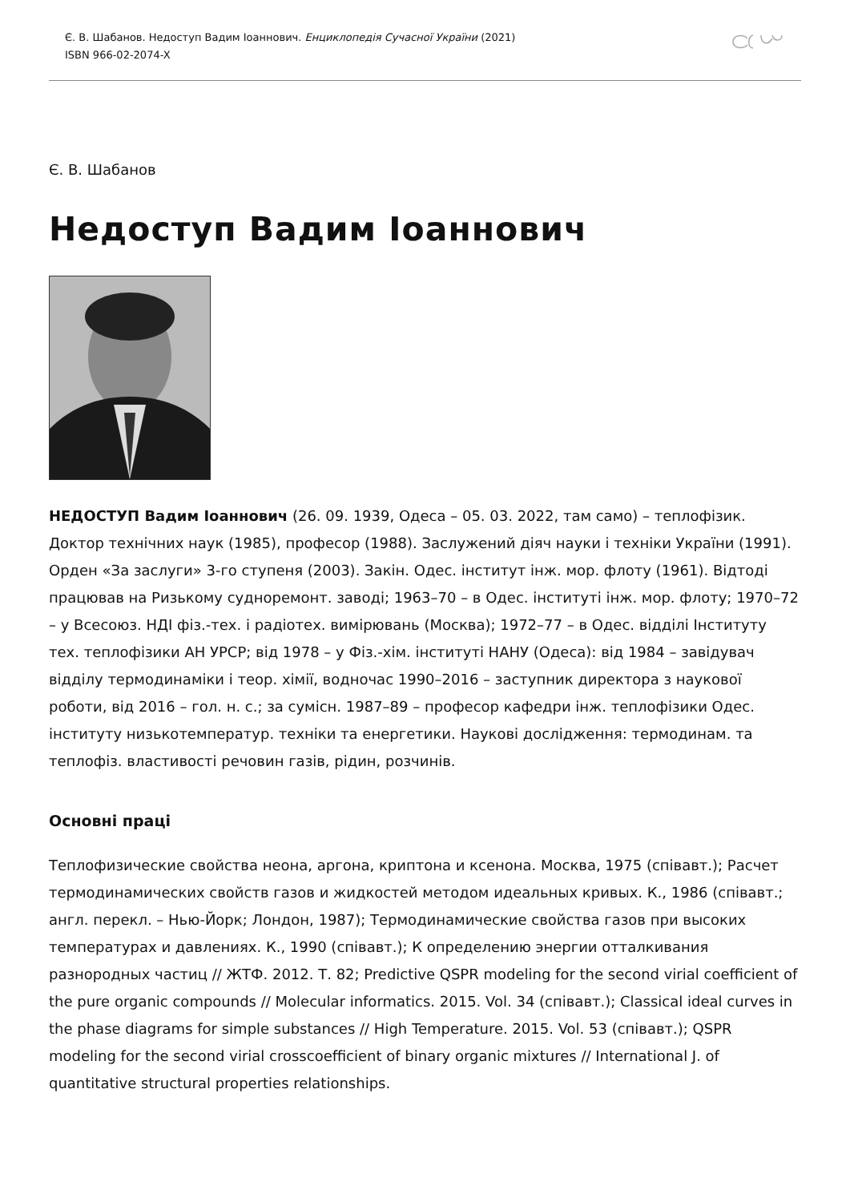Є. В. Шабанов. Недоступ Вадим Іоаннович. Енциклопедія Сучасної України (2021)
ISBN 966-02-2074-X
Є. В. Шабанов
Недоступ Вадим Іоаннович
НЕДОСТУП Вадим Іоаннович (26. 09. 1939, Одеса – 05. 03. 2022, там само) – теплофізик. Доктор технічних наук (1985), професор (1988). Заслужений діяч науки і техніки України (1991). Орден «За заслуги» 3-го ступеня (2003). Закін. Одес. інститут інж. мор. флоту (1961). Відтоді працював на Ризькому судноремонт. заводі; 1963–70 – в Одес. інституті інж. мор. флоту; 1970–72 – у Всесоюз. НДІ фіз.-тех. і радіотех. вимірювань (Москва); 1972–77 – в Одес. відділі Інституту тех. теплофізики АН УРСР; від 1978 – у Фіз.-хім. інституті НАНУ (Одеса): від 1984 – завідувач відділу термодинаміки і теор. хімії, водночас 1990–2016 – заступник директора з наукової роботи, від 2016 – гол. н. с.; за сумісн. 1987–89 – професор кафедри інж. теплофізики Одес. інституту низькотемператур. техніки та енергетики. Наукові дослідження: термодинам. та теплофіз. властивості речовин газів, рідин, розчинів.
Основні праці
Теплофизические свойства неона, аргона, криптона и ксенона. Москва, 1975 (співавт.); Расчет термодинамических свойств газов и жидкостей методом идеальных кривых. К., 1986 (співавт.; англ. перекл. – Нью-Йорк; Лондон, 1987); Термодинамические свойства газов при высоких температурах и давлениях. К., 1990 (співавт.); К определению энергии отталкивания разнородных частиц // ЖТФ. 2012. Т. 82; Predictive QSPR modeling for the second virial coefficient of the pure organic compounds // Molecular informatics. 2015. Vol. 34 (співавт.); Classical ideal curves in the phase diagrams for simple substances // High Temperature. 2015. Vol. 53 (співавт.); QSPR modeling for the second virial crosscoefficient of binary organic mixtures // International J. of quantitative structural properties relationships.